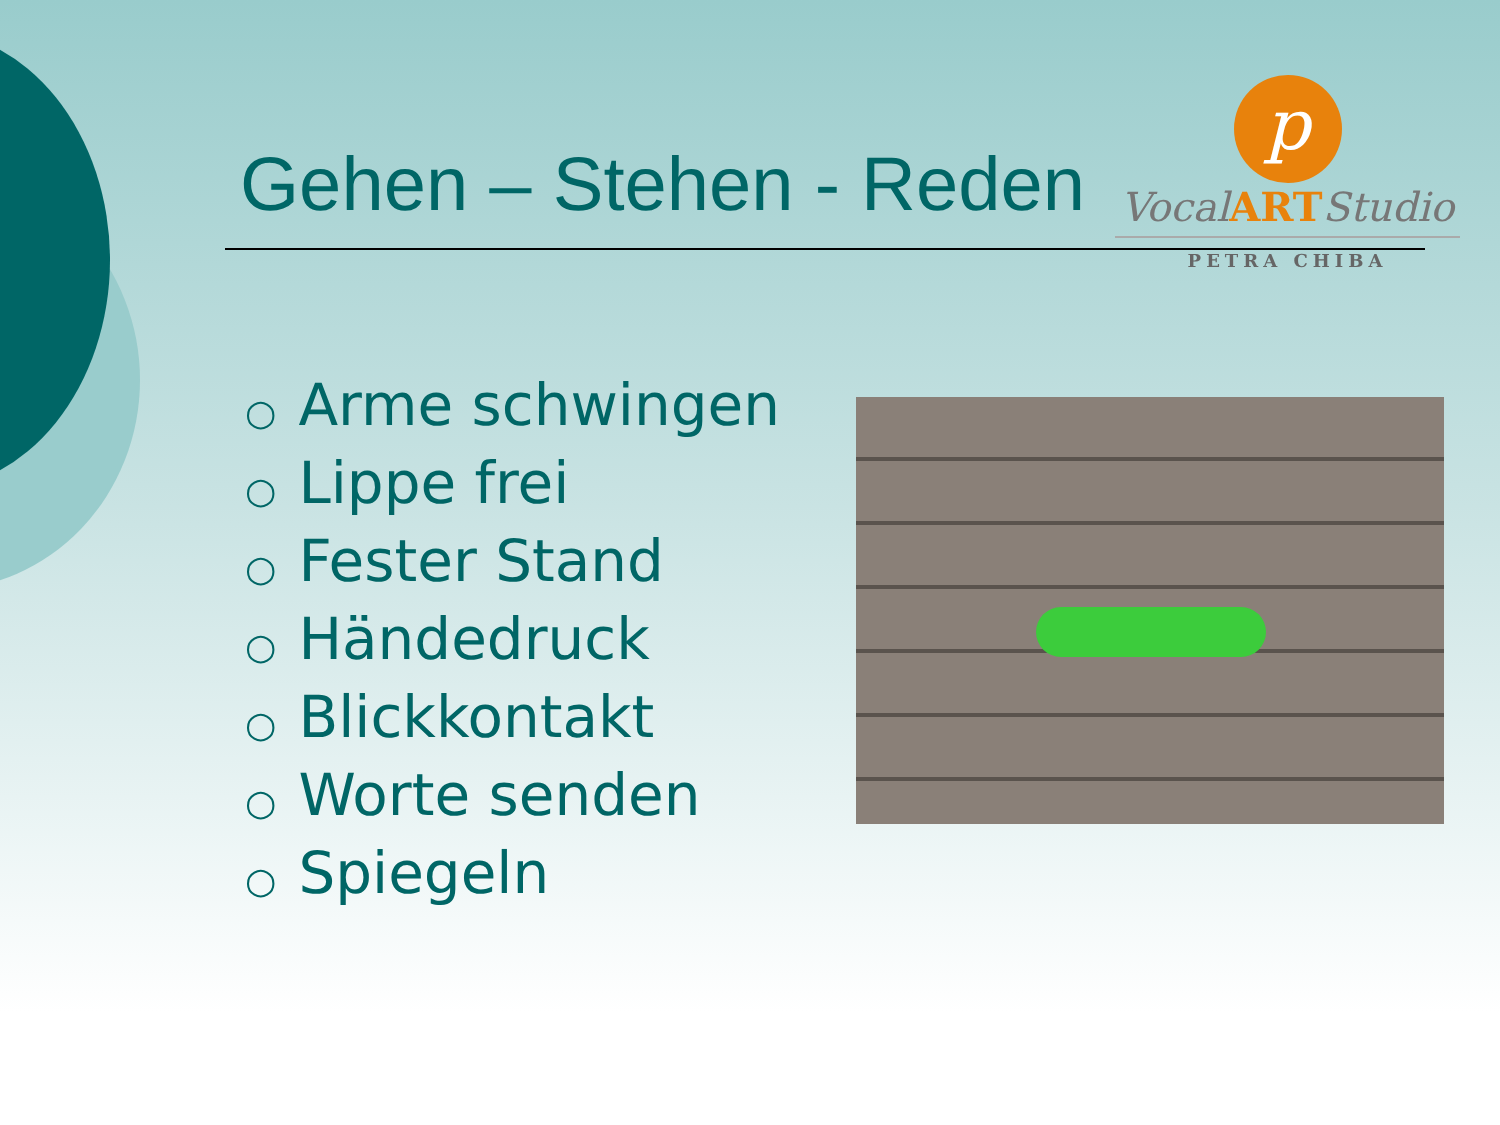Gehen – Stehen - Reden
p
VocalARTStudio
PETRA CHIBA
○ Arme schwingen
○ Lippe frei
○ Fester Stand
○ Händedruck
○ Blickkontakt
○ Worte senden
○ Spiegeln